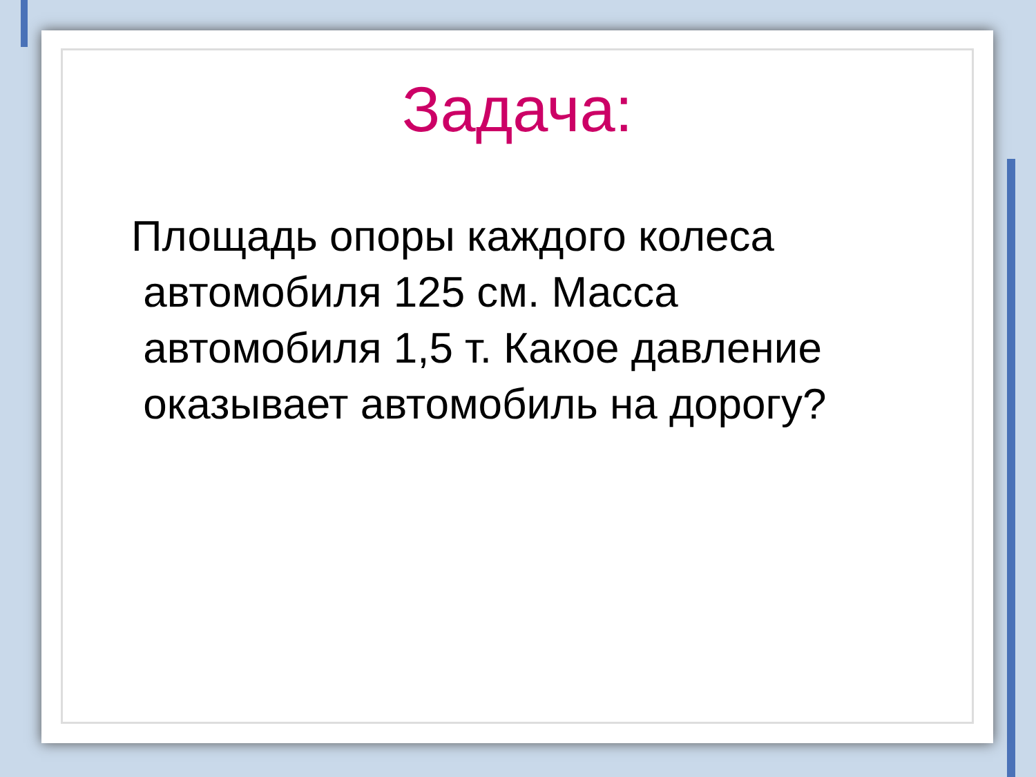Задача:
Площадь опоры каждого колеса
автомобиля 125 см. Масса
автомобиля 1,5 т. Какое давление
оказывает автомобиль на дорогу?